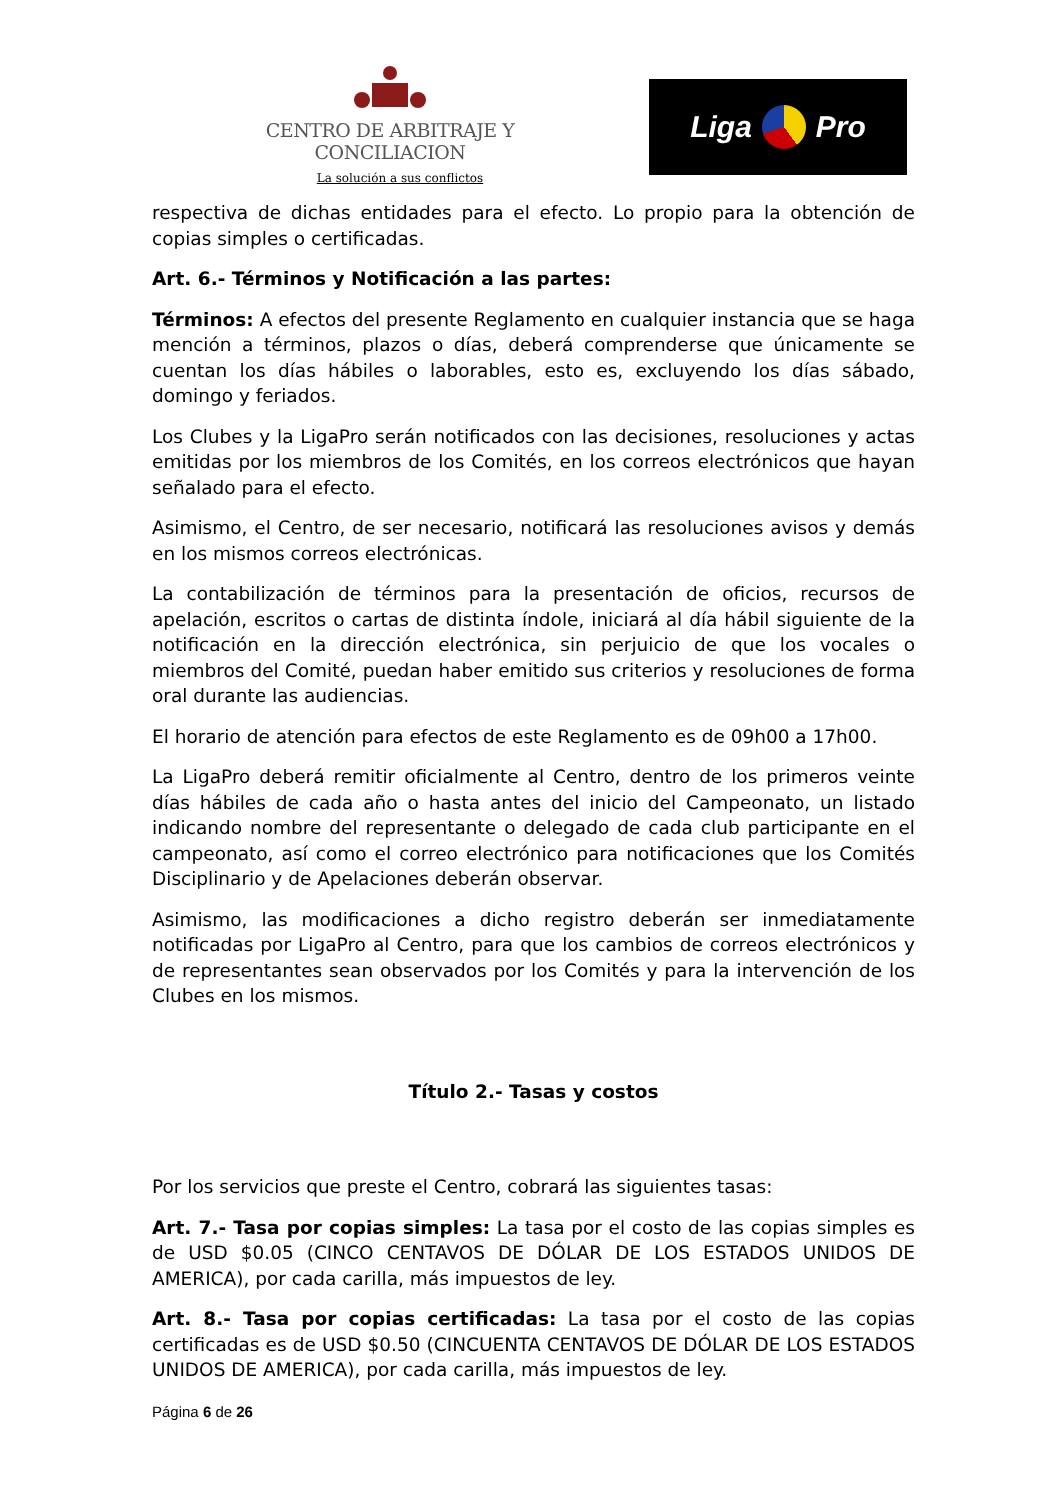CENTRO DE ARBITRAJE Y CONCILIACION
La solución a sus conflictos
Liga Pro
respectiva de dichas entidades para el efecto. Lo propio para la obtención de copias simples o certificadas.
Art. 6.- Términos y Notificación a las partes:
Términos: A efectos del presente Reglamento en cualquier instancia que se haga mención a términos, plazos o días, deberá comprenderse que únicamente se cuentan los días hábiles o laborables, esto es, excluyendo los días sábado, domingo y feriados.
Los Clubes y la LigaPro serán notificados con las decisiones, resoluciones y actas emitidas por los miembros de los Comités, en los correos electrónicos que hayan señalado para el efecto.
Asimismo, el Centro, de ser necesario, notificará las resoluciones avisos y demás en los mismos correos electrónicas.
La contabilización de términos para la presentación de oficios, recursos de apelación, escritos o cartas de distinta índole, iniciará al día hábil siguiente de la notificación en la dirección electrónica, sin perjuicio de que los vocales o miembros del Comité, puedan haber emitido sus criterios y resoluciones de forma oral durante las audiencias.
El horario de atención para efectos de este Reglamento es de 09h00 a 17h00.
La LigaPro deberá remitir oficialmente al Centro, dentro de los primeros veinte días hábiles de cada año o hasta antes del inicio del Campeonato, un listado indicando nombre del representante o delegado de cada club participante en el campeonato, así como el correo electrónico para notificaciones que los Comités Disciplinario y de Apelaciones deberán observar.
Asimismo, las modificaciones a dicho registro deberán ser inmediatamente notificadas por LigaPro al Centro, para que los cambios de correos electrónicos y de representantes sean observados por los Comités y para la intervención de los Clubes en los mismos.
Título 2.- Tasas y costos
Por los servicios que preste el Centro, cobrará las siguientes tasas:
Art. 7.- Tasa por copias simples: La tasa por el costo de las copias simples es de USD $0.05 (CINCO CENTAVOS DE DÓLAR DE LOS ESTADOS UNIDOS DE AMERICA), por cada carilla, más impuestos de ley.
Art. 8.- Tasa por copias certificadas: La tasa por el costo de las copias certificadas es de USD $0.50 (CINCUENTA CENTAVOS DE DÓLAR DE LOS ESTADOS UNIDOS DE AMERICA), por cada carilla, más impuestos de ley.
Página 6 de 26